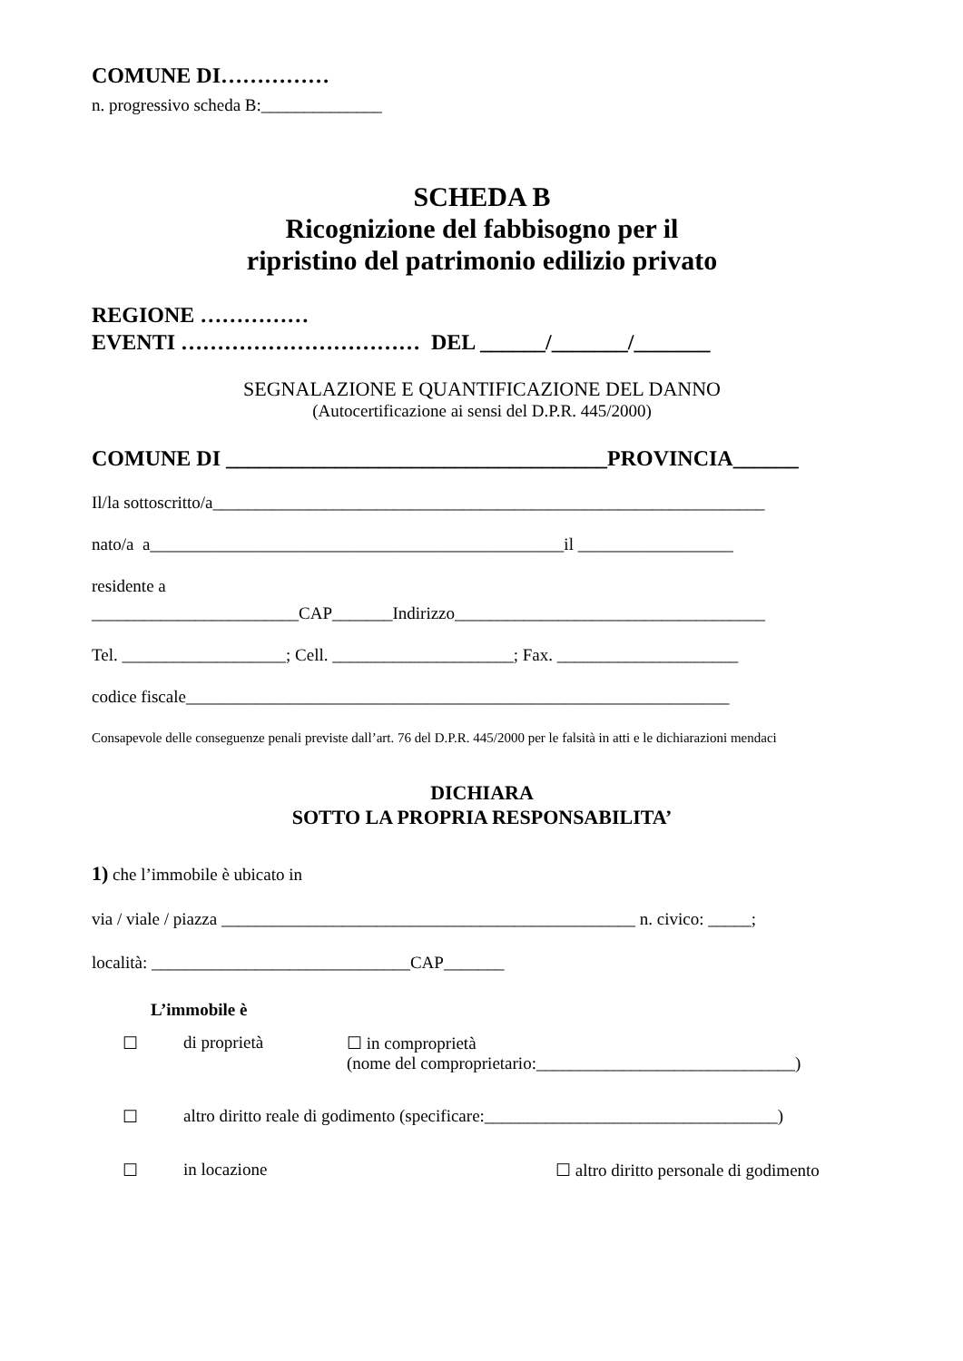COMUNE DI……………
n. progressivo scheda B:______________
SCHEDA B
Ricognizione del fabbisogno per il
ripristino del patrimonio edilizio privato
REGIONE ……………
EVENTI …………………………… DEL ______/_______/_______
SEGNALAZIONE E QUANTIFICAZIONE DEL DANNO
(Autocertificazione ai sensi del D.P.R. 445/2000)
COMUNE DI ___________________________________PROVINCIA______
Il/la sottoscritto/a________________________________________________________________
nato/a a________________________________________________il __________________
residente a
________________________CAP_______Indirizzo____________________________________
Tel. ___________________; Cell. _____________________; Fax. _____________________
codice fiscale_______________________________________________________________
Consapevole delle conseguenze penali previste dall’art. 76 del D.P.R. 445/2000 per le falsità in atti e le dichiarazioni mendaci
DICHIARA
SOTTO LA PROPRIA RESPONSABILITA’
1) che l’immobile è ubicato in
via / viale / piazza ________________________________________________ n. civico: _____;
località: ______________________________CAP_______
L’immobile è
☐ di proprietà ☐ in comproprietà
(nome del comproprietario:______________________________)
☐ altro diritto reale di godimento (specificare:__________________________________)
☐ in locazione ☐ altro diritto personale di godimento